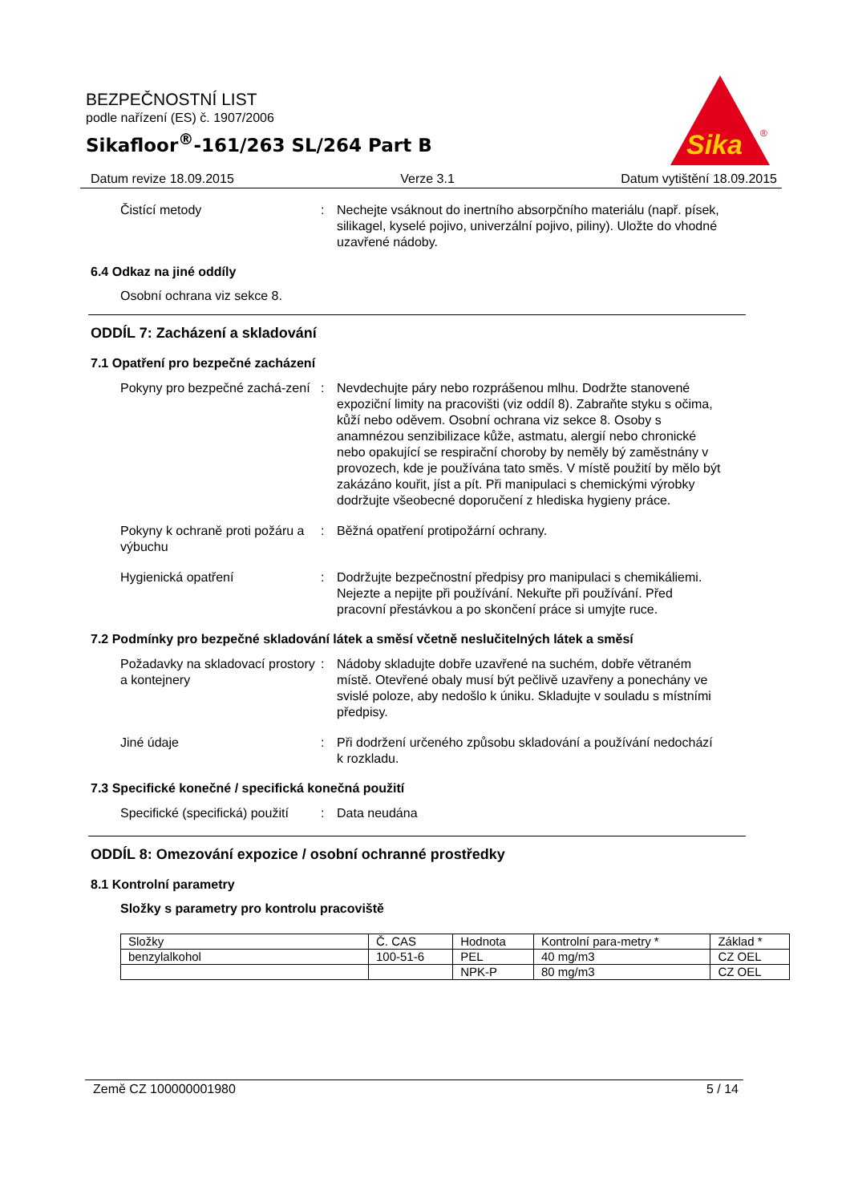BEZPEČNOSTNÍ LIST
podle nařízení (ES) č. 1907/2006
Sikafloor<sup>®</sup>-161/263 SL/264 Part B
Sika
®
Datum revize 18.09.2015 Verze 3.1 Datum vytištění 18.09.2015
Čistící metody : Nechejte vsáknout do inertního absorpčního materiálu (např. písek, silikagel, kyselé pojivo, univerzální pojivo, piliny). Uložte do vhodné uzavřené nádoby.
6.4 Odkaz na jiné oddíly
Osobní ochrana viz sekce 8.
ODDÍL 7: Zacházení a skladování
7.1 Opatření pro bezpečné zacházení
Pokyny pro bezpečné zachá-zení
: Nevdechujte páry nebo rozprášenou mlhu. Dodržte stanovené expoziční limity na pracovišti (viz oddíl 8). Zabraňte styku s očima, kůží nebo oděvem. Osobní ochrana viz sekce 8. Osoby s anamnézou senzibilizace kůže, astmatu, alergií nebo chronické nebo opakující se respirační choroby by neměly bý zaměstnány v provozech, kde je používána tato směs. V místě použití by mělo být zakázáno kouřit, jíst a pít. Při manipulaci s chemickými výrobky dodržujte všeobecné doporučení z hlediska hygieny práce.
Pokyny k ochraně proti požáru a výbuchu
: Běžná opatření protipožární ochrany.
Hygienická opatření : Dodržujte bezpečnostní předpisy pro manipulaci s chemikáliemi. Nejezte a nepijte při používání. Nekuřte při používání. Před pracovní přestávkou a po skončení práce si umyjte ruce.
7.2 Podmínky pro bezpečné skladování látek a směsí včetně neslučitelných látek a směsí
Požadavky na skladovací prostory a kontejnery
: Nádoby skladujte dobře uzavřené na suchém, dobře větraném místě. Otevřené obaly musí být pečlivě uzavřeny a ponechány ve svislé poloze, aby nedošlo k úniku. Skladujte v souladu s místními předpisy.
Jiné údaje : Při dodržení určeného způsobu skladování a používání nedochází k rozkladu.
7.3 Specifické konečné / specifická konečná použití
Specifické (specifická) použití
: Data neudána
ODDÍL 8: Omezování expozice / osobní ochranné prostředky
8.1 Kontrolní parametry
Složky s parametry pro kontrolu pracoviště
| Složky | Č. CAS | Hodnota | Kontrolní para-metry * | Základ * |
| --- | --- | --- | --- | --- |
| benzylalkohol | 100-51-6 | PEL | 40 mg/m3 | CZ OEL |
| | | NPK-P | 80 mg/m3 | CZ OEL |
Země CZ 100000001980 5 / 14